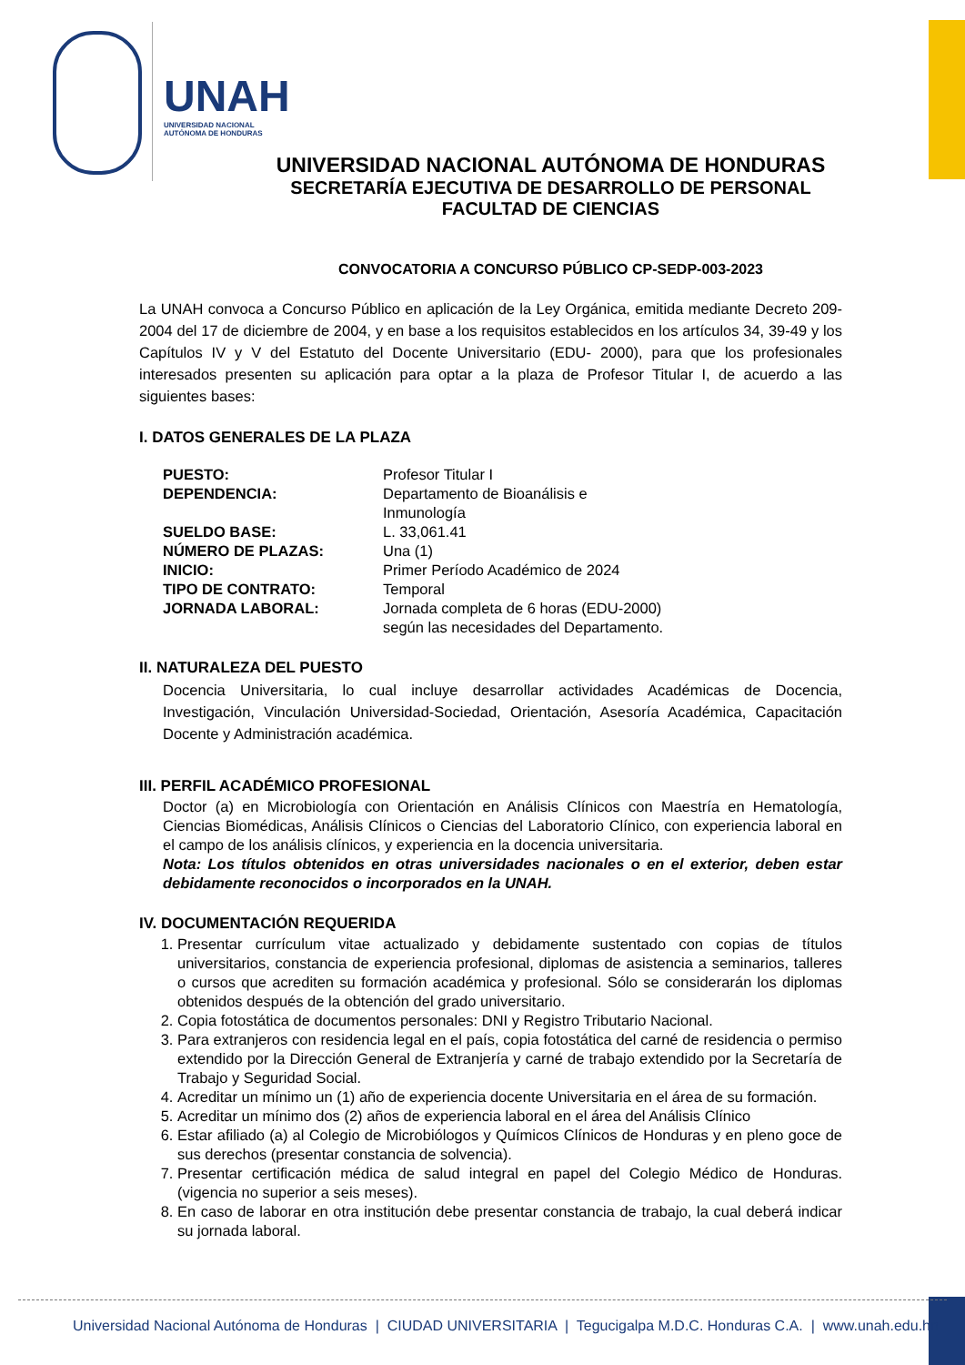UNAH
UNIVERSIDAD NACIONAL
AUTÓNOMA DE HONDURAS
UNIVERSIDAD NACIONAL AUTÓNOMA DE HONDURAS
SECRETARÍA EJECUTIVA DE DESARROLLO DE PERSONAL
FACULTAD DE CIENCIAS
CONVOCATORIA A CONCURSO PÚBLICO CP-SEDP-003-2023
La UNAH convoca a Concurso Público en aplicación de la Ley Orgánica, emitida mediante Decreto 209-2004 del 17 de diciembre de 2004, y en base a los requisitos establecidos en los artículos 34, 39-49 y los Capítulos IV y V del Estatuto del Docente Universitario (EDU- 2000), para que los profesionales interesados presenten su aplicación para optar a la plaza de Profesor Titular I, de acuerdo a las siguientes bases:
I. DATOS GENERALES DE LA PLAZA
| PUESTO: | Profesor Titular I |
| DEPENDENCIA: | Departamento de Bioanálisis e Inmunología |
| SUELDO BASE: | L. 33,061.41 |
| NÚMERO DE PLAZAS: | Una (1) |
| INICIO: | Primer Período Académico de 2024 |
| TIPO DE CONTRATO: | Temporal |
| JORNADA LABORAL: | Jornada completa de 6 horas (EDU-2000) según las necesidades del Departamento. |
II. NATURALEZA DEL PUESTO
Docencia Universitaria, lo cual incluye desarrollar actividades Académicas de Docencia, Investigación, Vinculación Universidad-Sociedad, Orientación, Asesoría Académica, Capacitación Docente y Administración académica.
III. PERFIL ACADÉMICO PROFESIONAL
Doctor (a) en Microbiología con Orientación en Análisis Clínicos con Maestría en Hematología, Ciencias Biomédicas, Análisis Clínicos o Ciencias del Laboratorio Clínico, con experiencia laboral en el campo de los análisis clínicos, y experiencia en la docencia universitaria.
Nota: Los títulos obtenidos en otras universidades nacionales o en el exterior, deben estar debidamente reconocidos o incorporados en la UNAH.
IV. DOCUMENTACIÓN REQUERIDA
1. Presentar currículum vitae actualizado y debidamente sustentado con copias de títulos universitarios, constancia de experiencia profesional, diplomas de asistencia a seminarios, talleres o cursos que acrediten su formación académica y profesional. Sólo se considerarán los diplomas obtenidos después de la obtención del grado universitario.
2. Copia fotostática de documentos personales: DNI y Registro Tributario Nacional.
3. Para extranjeros con residencia legal en el país, copia fotostática del carné de residencia o permiso extendido por la Dirección General de Extranjería y carné de trabajo extendido por la Secretaría de Trabajo y Seguridad Social.
4. Acreditar un mínimo un (1) año de experiencia docente Universitaria en el área de su formación.
5. Acreditar un mínimo dos (2) años de experiencia laboral en el área del Análisis Clínico
6. Estar afiliado (a) al Colegio de Microbiólogos y Químicos Clínicos de Honduras y en pleno goce de sus derechos (presentar constancia de solvencia).
7. Presentar certificación médica de salud integral en papel del Colegio Médico de Honduras. (vigencia no superior a seis meses).
8. En caso de laborar en otra institución debe presentar constancia de trabajo, la cual deberá indicar su jornada laboral.
Universidad Nacional Autónoma de Honduras | CIUDAD UNIVERSITARIA | Tegucigalpa M.D.C. Honduras C.A. | www.unah.edu.hn